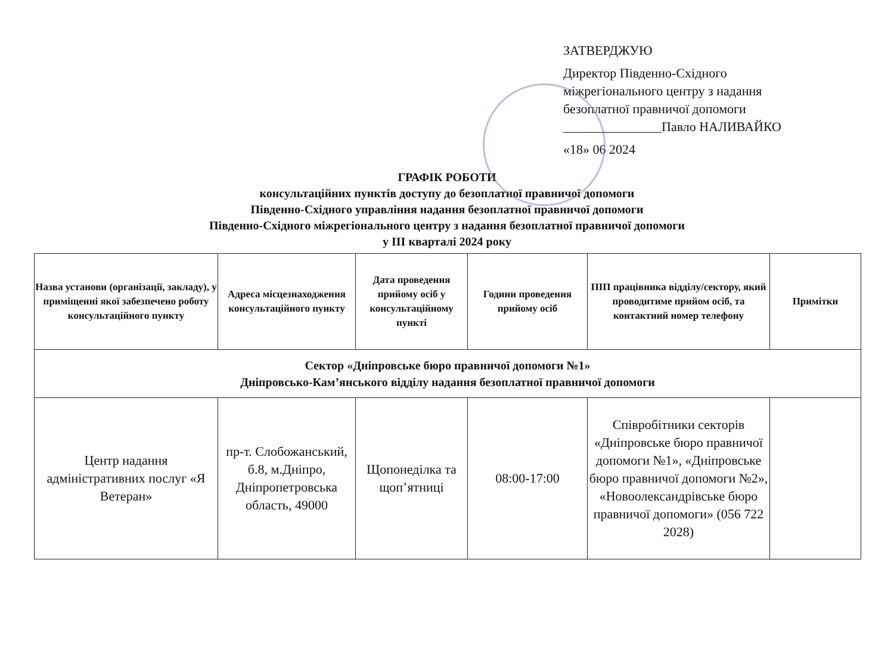ЗАТВЕРДЖУЮ
Директор Південно-Східного міжрегіонального центру з надання безоплатної правничої допомоги
_______________Павло НАЛИВАЙКО
«18» 06 2024
ГРАФІК РОБОТИ
консультаційних пунктів доступу до безоплатної правничої допомоги
Південно-Східного управління надання безоплатної правничої допомоги
Південно-Східного міжрегіонального центру з надання безоплатної правничої допомоги
у ІІІ кварталі 2024 року
| Назва установи (організації, закладу), у приміщенні якої забезпечено роботу консультаційного пункту | Адреса місцезнаходження консультаційного пункту | Дата проведення прийому осіб у консультаційному пункті | Години проведення прийому осіб | ПІП працівника відділу/сектору, який проводитиме прийом осіб, та контактний номер телефону | Примітки |
| --- | --- | --- | --- | --- | --- |
| Сектор «Дніпровське бюро правничої допомоги №1» Дніпровсько-Кам’янського відділу надання безоплатної правничої допомоги | | | | | |
| Центр надання адміністративних послуг «Я Ветеран» | пр-т. Слобожанський, б.8, м.Дніпро, Дніпропетровська область, 49000 | Щопонеділка та щоп’ятниці | 08:00-17:00 | Співробітники секторів «Дніпровське бюро правничої допомоги №1», «Дніпровське бюро правничої допомоги №2», «Новоолександрівське бюро правничої допомоги» (056 722 2028) | |